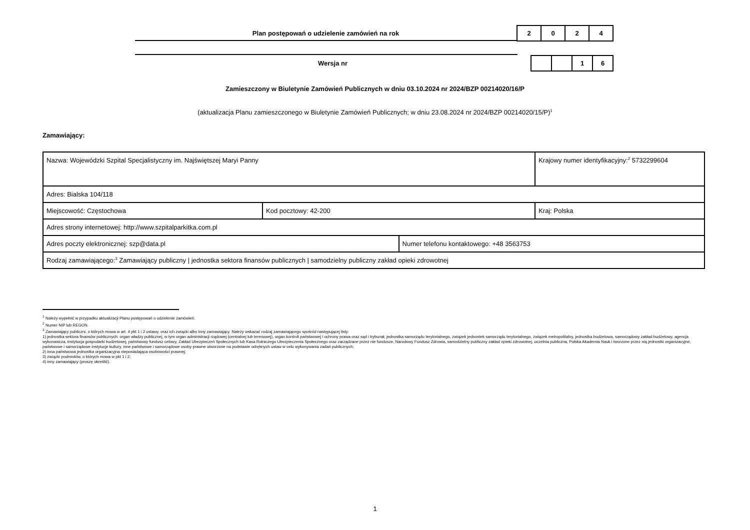Plan postępowań o udzielenie zamówień na rok
| 2 | 0 | 2 | 4 |
Wersja nr
| | | 1 | 6 |
Zamieszczony w Biuletynie Zamówień Publicznych w dniu 03.10.2024 nr 2024/BZP 00214020/16/P
(aktualizacja Planu zamieszczonego w Biuletynie Zamówień Publicznych; w dniu 23.08.2024 nr 2024/BZP 00214020/15/P)<sup>1</sup>
Zamawiający:
| Nazwa: Wojewódzki Szpital Specjalistyczny im. Najświętszej Maryi Panny | | | Krajowy numer identyfikacyjny:<sup>2</sup> 5732299604 |
| Adres: Bialska 104/118 | | | |
| Miejscowość: Częstochowa | Kod pocztowy: 42-200 | | Kraj: Polska |
| Adres strony internetowej: http://www.szpitalparkitka.com.pl | | | |
| Adres poczty elektronicznej: szp@data.pl | | Numer telefonu kontaktowego: +48 3563753 | |
| Rodzaj zamawiającego:<sup>3</sup> Zamawiający publiczny / jednostka sektora finansów publicznych / samodzielny publiczny zakład opieki zdrowotnej | | | |
<sup>1</sup> Należy wypełnić w przypadku aktualizacji Planu postępowań o udzielenie zamówień.
<sup>2</sup> Numer NIP lub REGON.
<sup>3</sup> Zamawiający publiczni, o których mowa w art. 4 pkt 1 i 2 ustawy, oraz ich związki albo inny zamawiający. Należy wskazać rodzaj zamawiającego spośród następującej listy:
1) jednostka sektora finansów publicznych: organ władzy publicznej, w tym organ administracji rządowej (centralnej lub terenowej), organ kontroli państwowej i ochrony prawa oraz sąd i trybunał, jednostka samorządu terytorialnego, związek jednostek samorządu terytorialnego, związek metropolitalny, jednostka budżetowa, samorządowy zakład budżetowy, agencja wykonawcza, instytucja gospodarki budżetowej, państwowy fundusz celowy, Zakład Ubezpieczeń Społecznych lub Kasa Rolniczego Ubezpieczenia Społecznego oraz zarządzane przez nie fundusze, Narodowy Fundusz Zdrowia, samodzielny publiczny zakład opieki zdrowotnej, uczelnia publiczna, Polska Akademia Nauk i tworzone przez nią jednostki organizacyjne, państwowe i samorządowe instytucje kultury, inne państwowe i samorządowe osoby prawne utworzone na podstawie odrębnych ustaw w celu wykonywania zadań publicznych;
2) inna państwowa jednostka organizacyjna nieposiadająca osobowości prawnej;
3) związki podmiotów, o których mowa w pkt 1 i 2;
4) inny zamawiający (proszę określić).
1